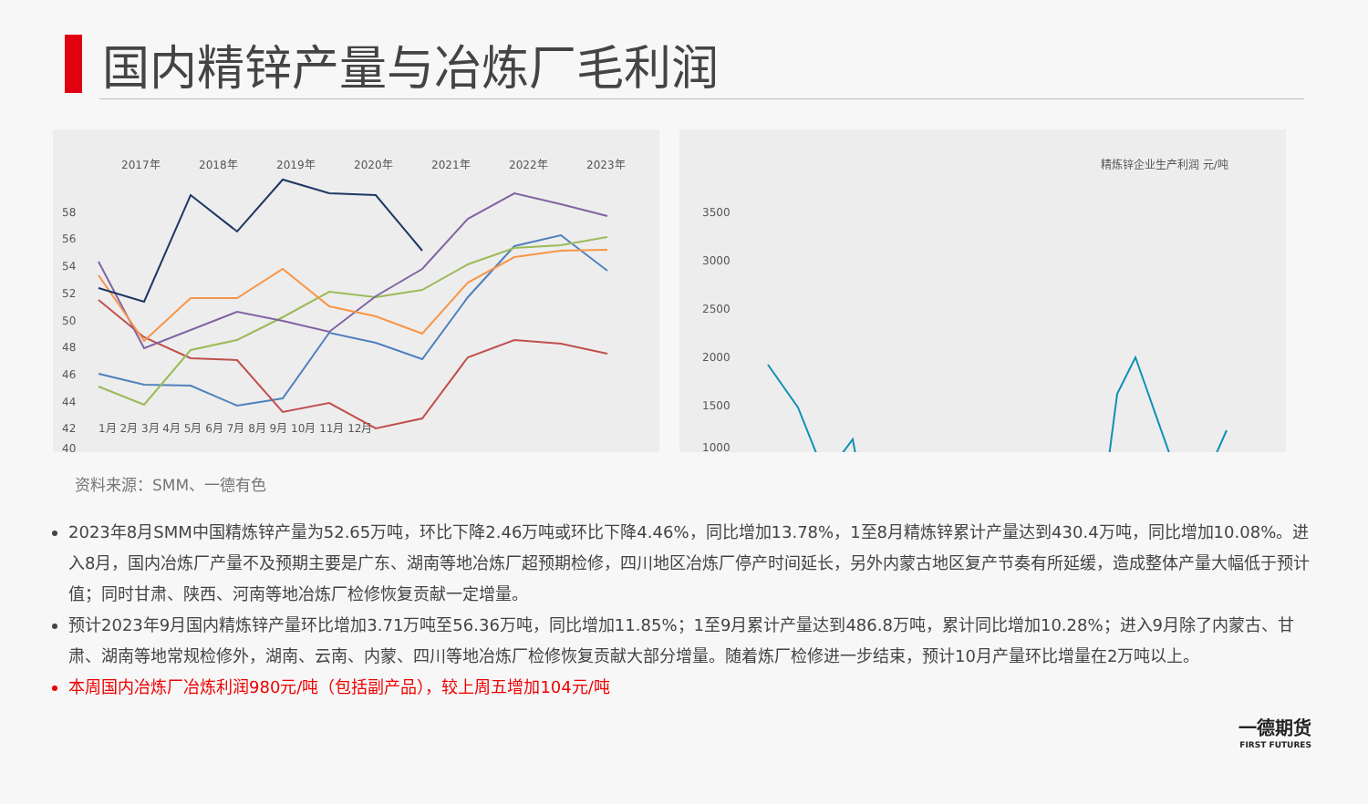国内精锌产量与冶炼厂毛利润
2017年
2018年
2019年
2020年
2021年
2022年
2023年
58
56
54
52
50
48
46
44
42
40
1月 2月 3月 4月 5月 6月 7月 8月 9月 10月 11月 12月
精炼锌企业生产利润 元/吨
3500
3000
2500
2000
1500
1000
资料来源：SMM、一德有色
2023年8月SMM中国精炼锌产量为52.65万吨，环比下降2.46万吨或环比下降4.46%，同比增加13.78%，1至8月精炼锌累计产量达到430.4万吨，同比增加10.08%。进入8月，国内冶炼厂产量不及预期主要是广东、湖南等地冶炼厂超预期检修，四川地区冶炼厂停产时间延长，另外内蒙古地区复产节奏有所延缓，造成整体产量大幅低于预计值；同时甘肃、陕西、河南等地冶炼厂检修恢复贡献一定增量。
预计2023年9月国内精炼锌产量环比增加3.71万吨至56.36万吨，同比增加11.85%；1至9月累计产量达到486.8万吨，累计同比增加10.28%；进入9月除了内蒙古、甘肃、湖南等地常规检修外，湖南、云南、内蒙、四川等地冶炼厂检修恢复贡献大部分增量。随着炼厂检修进一步结束，预计10月产量环比增量在2万吨以上。
本周国内冶炼厂冶炼利润980元/吨（包括副产品），较上周五增加104元/吨
一德期货
FIRST FUTURES